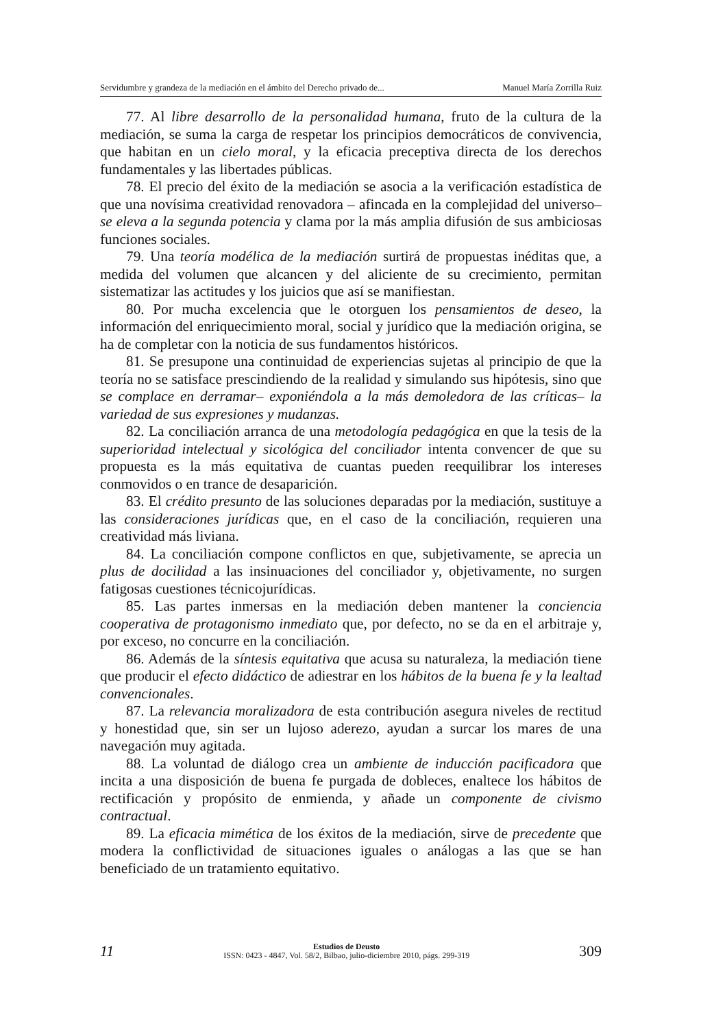Servidumbre y grandeza de la mediación en el ámbito del Derecho privado de... Manuel María Zorrilla Ruiz
77. Al libre desarrollo de la personalidad humana, fruto de la cultura de la mediación, se suma la carga de respetar los principios democráticos de convivencia, que habitan en un cielo moral, y la eficacia preceptiva directa de los derechos fundamentales y las libertades públicas.
78. El precio del éxito de la mediación se asocia a la verificación estadística de que una novísima creatividad renovadora – afincada en la complejidad del universo– se eleva a la segunda potencia y clama por la más amplia difusión de sus ambiciosas funciones sociales.
79. Una teoría modélica de la mediación surtirá de propuestas inéditas que, a medida del volumen que alcancen y del aliciente de su crecimiento, permitan sistematizar las actitudes y los juicios que así se manifiestan.
80. Por mucha excelencia que le otorguen los pensamientos de deseo, la información del enriquecimiento moral, social y jurídico que la mediación origina, se ha de completar con la noticia de sus fundamentos históricos.
81. Se presupone una continuidad de experiencias sujetas al principio de que la teoría no se satisface prescindiendo de la realidad y simulando sus hipótesis, sino que se complace en derramar– exponiéndola a la más demoledora de las críticas– la variedad de sus expresiones y mudanzas.
82. La conciliación arranca de una metodología pedagógica en que la tesis de la superioridad intelectual y sicológica del conciliador intenta convencer de que su propuesta es la más equitativa de cuantas pueden reequilibrar los intereses conmovidos o en trance de desaparición.
83. El crédito presunto de las soluciones deparadas por la mediación, sustituye a las consideraciones jurídicas que, en el caso de la conciliación, requieren una creatividad más liviana.
84. La conciliación compone conflictos en que, subjetivamente, se aprecia un plus de docilidad a las insinuaciones del conciliador y, objetivamente, no surgen fatigosas cuestiones técnicojurídicas.
85. Las partes inmersas en la mediación deben mantener la conciencia cooperativa de protagonismo inmediato que, por defecto, no se da en el arbitraje y, por exceso, no concurre en la conciliación.
86. Además de la síntesis equitativa que acusa su naturaleza, la mediación tiene que producir el efecto didáctico de adiestrar en los hábitos de la buena fe y la lealtad convencionales.
87. La relevancia moralizadora de esta contribución asegura niveles de rectitud y honestidad que, sin ser un lujoso aderezo, ayudan a surcar los mares de una navegación muy agitada.
88. La voluntad de diálogo crea un ambiente de inducción pacificadora que incita a una disposición de buena fe purgada de dobleces, enaltece los hábitos de rectificación y propósito de enmienda, y añade un componente de civismo contractual.
89. La eficacia mimética de los éxitos de la mediación, sirve de precedente que modera la conflictividad de situaciones iguales o análogas a las que se han beneficiado de un tratamiento equitativo.
11
Estudios de Deusto
ISSN: 0423 - 4847, Vol. 58/2, Bilbao, julio-diciembre 2010, págs. 299-319
309